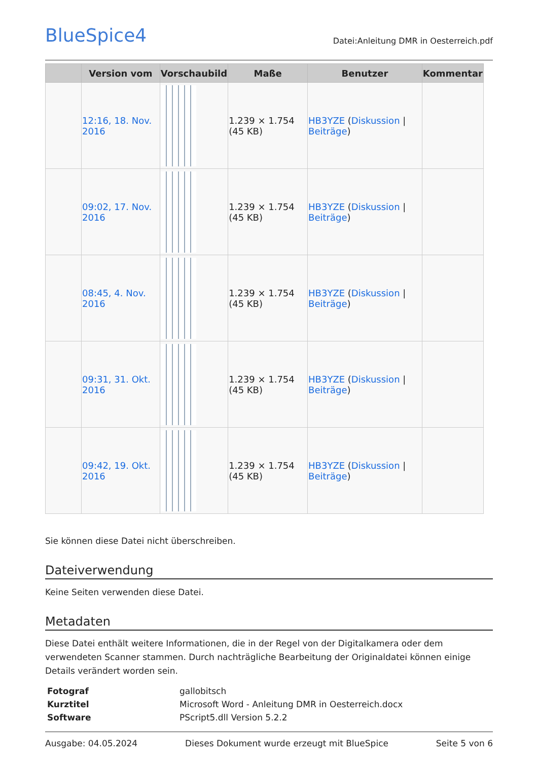BlueSpice4
Datei:Anleitung DMR in Oesterreich.pdf
| | Version vom | Vorschaubild | Maße | Benutzer | Kommentar |
| --- | --- | --- | --- | --- | --- |
| | 12:16, 18. Nov. 2016 | | 1.239 × 1.754 (45 KB) | HB3YZE ( Diskussion / Beiträge ) | |
| | 09:02, 17. Nov. 2016 | | 1.239 × 1.754 (45 KB) | HB3YZE ( Diskussion / Beiträge ) | |
| | 08:45, 4. Nov. 2016 | | 1.239 × 1.754 (45 KB) | HB3YZE ( Diskussion / Beiträge ) | |
| | 09:31, 31. Okt. 2016 | | 1.239 × 1.754 (45 KB) | HB3YZE ( Diskussion / Beiträge ) | |
| | 09:42, 19. Okt. 2016 | | 1.239 × 1.754 (45 KB) | HB3YZE ( Diskussion / Beiträge ) | |
Sie können diese Datei nicht überschreiben.
Dateiverwendung
Keine Seiten verwenden diese Datei.
Metadaten
Diese Datei enthält weitere Informationen, die in der Regel von der Digitalkamera oder dem verwendeten Scanner stammen. Durch nachträgliche Bearbeitung der Originaldatei können einige Details verändert worden sein.
| Fotograf | gallobitsch |
| Kurztitel | Microsoft Word - Anleitung DMR in Oesterreich.docx |
| Software | PScript5.dll Version 5.2.2 |
Ausgabe: 04.05.2024 Dieses Dokument wurde erzeugt mit BlueSpice Seite 5 von 6